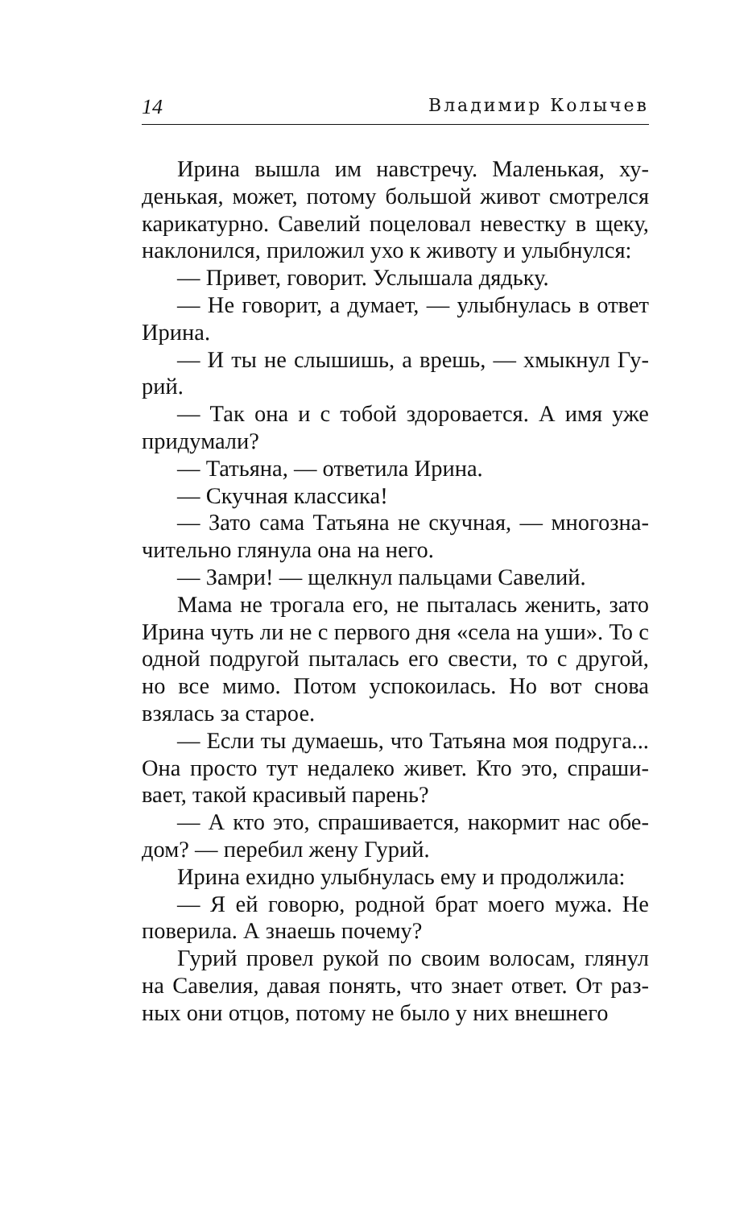14 Владимир Колычев
Ирина вышла им навстречу. Маленькая, ху­денькая, может, потому большой живот смотрелся карикатурно. Савелий поцеловал невестку в щеку, наклонился, приложил ухо к животу и улыбнулся:
— Привет, говорит. Услышала дядьку.
— Не говорит, а думает, — улыбнулась в ответ Ирина.
— И ты не слышишь, а врешь, — хмыкнул Гу­рий.
— Так она и с тобой здоровается. А имя уже придумали?
— Татьяна, — ответила Ирина.
— Скучная классика!
— Зато сама Татьяна не скучная, — многозна­чительно глянула она на него.
— Замри! — щелкнул пальцами Савелий.
Мама не трогала его, не пыталась женить, зато Ирина чуть ли не с первого дня «села на уши». То с одной подругой пыталась его свести, то с другой, но все мимо. Потом успокоилась. Но вот снова взялась за старое.
— Если ты думаешь, что Татьяна моя подруга... Она просто тут недалеко живет. Кто это, спраши­вает, такой красивый парень?
— А кто это, спрашивается, накормит нас обе­дом? — перебил жену Гурий.
Ирина ехидно улыбнулась ему и продолжила:
— Я ей говорю, родной брат моего мужа. Не поверила. А знаешь почему?
Гурий провел рукой по своим волосам, глянул на Савелия, давая понять, что знает ответ. От раз­ных они отцов, потому не было у них внешнего